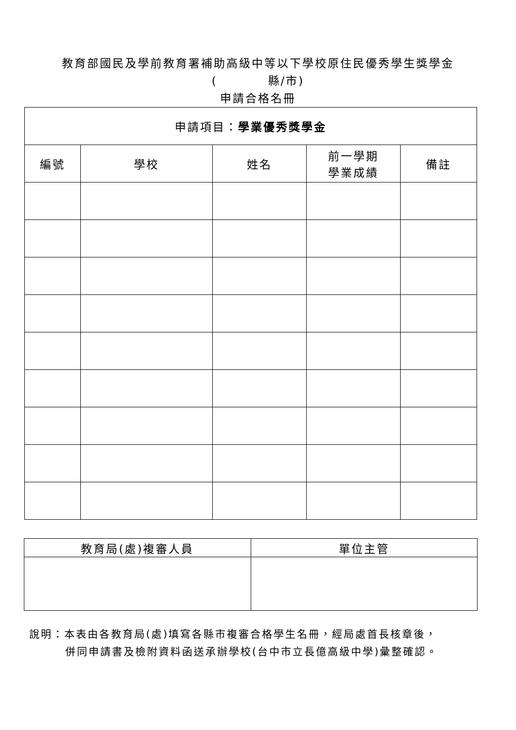教育部國民及學前教育署補助高級中等以下學校原住民優秀學生獎學金
(　　　　縣/市)
申請合格名冊
| 申請項目： 學業優秀獎學金 | | | | |
| --- | --- | --- | --- | --- |
| 編號 | 學校 | 姓名 | 前一學期 學業成績 | 備註 |
| 教育局(處)複審人員 | 單位主管 |
| --- | --- |
說明：本表由各教育局(處)填寫各縣市複審合格學生名冊，經局處首長核章後，
併同申請書及檢附資料函送承辦學校(台中市立長億高級中學)彙整確認。